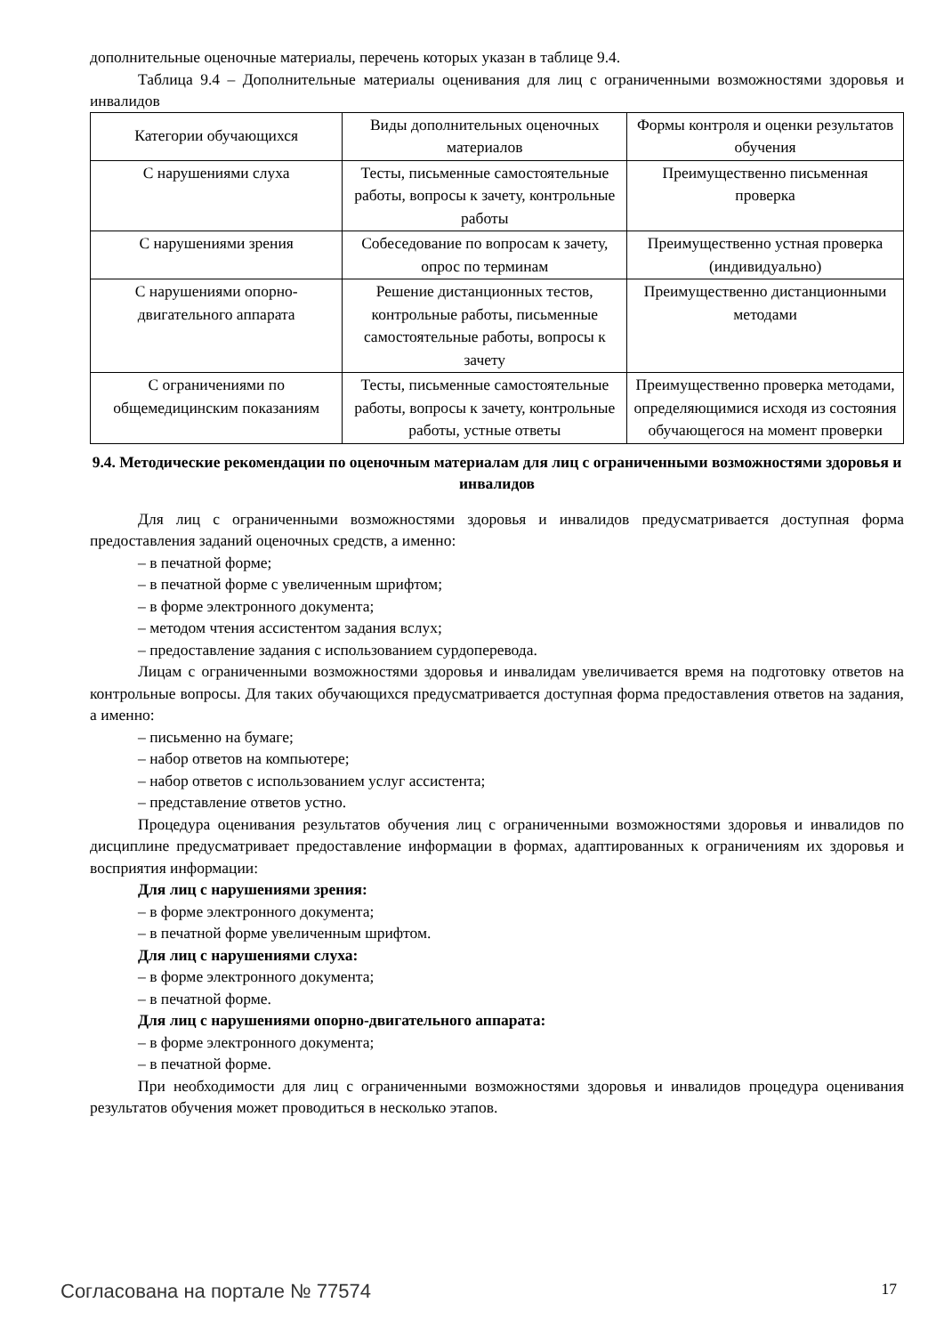дополнительные оценочные материалы, перечень которых указан в таблице 9.4.
Таблица 9.4 – Дополнительные материалы оценивания для лиц с ограниченными возможностями здоровья и инвалидов
| Категории обучающихся | Виды дополнительных оценочных материалов | Формы контроля и оценки результатов обучения |
| С нарушениями слуха | Тесты, письменные самостоятельные работы, вопросы к зачету, контрольные работы | Преимущественно письменная проверка |
| С нарушениями зрения | Собеседование по вопросам к зачету, опрос по терминам | Преимущественно устная проверка (индивидуально) |
| С нарушениями опорно-двигательного аппарата | Решение дистанционных тестов, контрольные работы, письменные самостоятельные работы, вопросы к зачету | Преимущественно дистанционными методами |
| С ограничениями по общемедицинским показаниям | Тесты, письменные самостоятельные работы, вопросы к зачету, контрольные работы, устные ответы | Преимущественно проверка методами, определяющимися исходя из состояния обучающегося на момент проверки |
9.4. Методические рекомендации по оценочным материалам для лиц с ограниченными возможностями здоровья и инвалидов
Для лиц с ограниченными возможностями здоровья и инвалидов предусматривается доступная форма предоставления заданий оценочных средств, а именно:
– в печатной форме;
– в печатной форме с увеличенным шрифтом;
– в форме электронного документа;
– методом чтения ассистентом задания вслух;
– предоставление задания с использованием сурдоперевода.
Лицам с ограниченными возможностями здоровья и инвалидам увеличивается время на подготовку ответов на контрольные вопросы. Для таких обучающихся предусматривается доступная форма предоставления ответов на задания, а именно:
– письменно на бумаге;
– набор ответов на компьютере;
– набор ответов с использованием услуг ассистента;
– представление ответов устно.
Процедура оценивания результатов обучения лиц с ограниченными возможностями здоровья и инвалидов по дисциплине предусматривает предоставление информации в формах, адаптированных к ограничениям их здоровья и восприятия информации:
Для лиц с нарушениями зрения:
– в форме электронного документа;
– в печатной форме увеличенным шрифтом.
Для лиц с нарушениями слуха:
– в форме электронного документа;
– в печатной форме.
Для лиц с нарушениями опорно-двигательного аппарата:
– в форме электронного документа;
– в печатной форме.
При необходимости для лиц с ограниченными возможностями здоровья и инвалидов процедура оценивания результатов обучения может проводиться в несколько этапов.
Согласована на портале № 77574 17